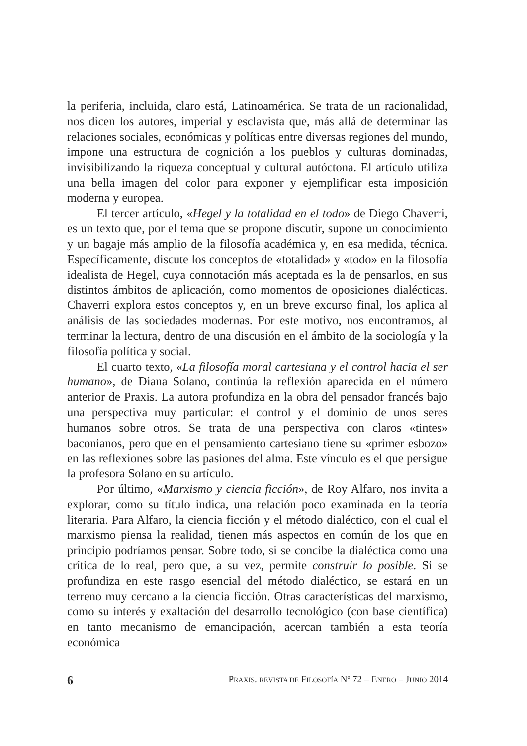la periferia, incluida, claro está, Latinoamérica. Se trata de un racionalidad, nos dicen los autores, imperial y esclavista que, más allá de determinar las relaciones sociales, económicas y políticas entre diversas regiones del mundo, impone una estructura de cognición a los pueblos y culturas dominadas, invisibilizando la riqueza conceptual y cultural autóctona. El artículo utiliza una bella imagen del color para exponer y ejemplificar esta imposición moderna y europea.
El tercer artículo, «Hegel y la totalidad en el todo» de Diego Chaverri, es un texto que, por el tema que se propone discutir, supone un conocimiento y un bagaje más amplio de la filosofía académica y, en esa medida, técnica. Específicamente, discute los conceptos de «totalidad» y «todo» en la filosofía idealista de Hegel, cuya connotación más aceptada es la de pensarlos, en sus distintos ámbitos de aplicación, como momentos de oposiciones dialécticas. Chaverri explora estos conceptos y, en un breve excurso final, los aplica al análisis de las sociedades modernas. Por este motivo, nos encontramos, al terminar la lectura, dentro de una discusión en el ámbito de la sociología y la filosofía política y social.
El cuarto texto, «La filosofía moral cartesiana y el control hacia el ser humano», de Diana Solano, continúa la reflexión aparecida en el número anterior de Praxis. La autora profundiza en la obra del pensador francés bajo una perspectiva muy particular: el control y el dominio de unos seres humanos sobre otros. Se trata de una perspectiva con claros «tintes» baconianos, pero que en el pensamiento cartesiano tiene su «primer esbozo» en las reflexiones sobre las pasiones del alma. Este vínculo es el que persigue la profesora Solano en su artículo.
Por último, «Marxismo y ciencia ficción», de Roy Alfaro, nos invita a explorar, como su título indica, una relación poco examinada en la teoría literaria. Para Alfaro, la ciencia ficción y el método dialéctico, con el cual el marxismo piensa la realidad, tienen más aspectos en común de los que en principio podríamos pensar. Sobre todo, si se concibe la dialéctica como una crítica de lo real, pero que, a su vez, permite construir lo posible. Si se profundiza en este rasgo esencial del método dialéctico, se estará en un terreno muy cercano a la ciencia ficción. Otras características del marxismo, como su interés y exaltación del desarrollo tecnológico (con base científica) en tanto mecanismo de emancipación, acercan también a esta teoría económica
6 PRAXIS. REVISTA DE FILOSOFÍA Nº 72 – ENERO – JUNIO 2014